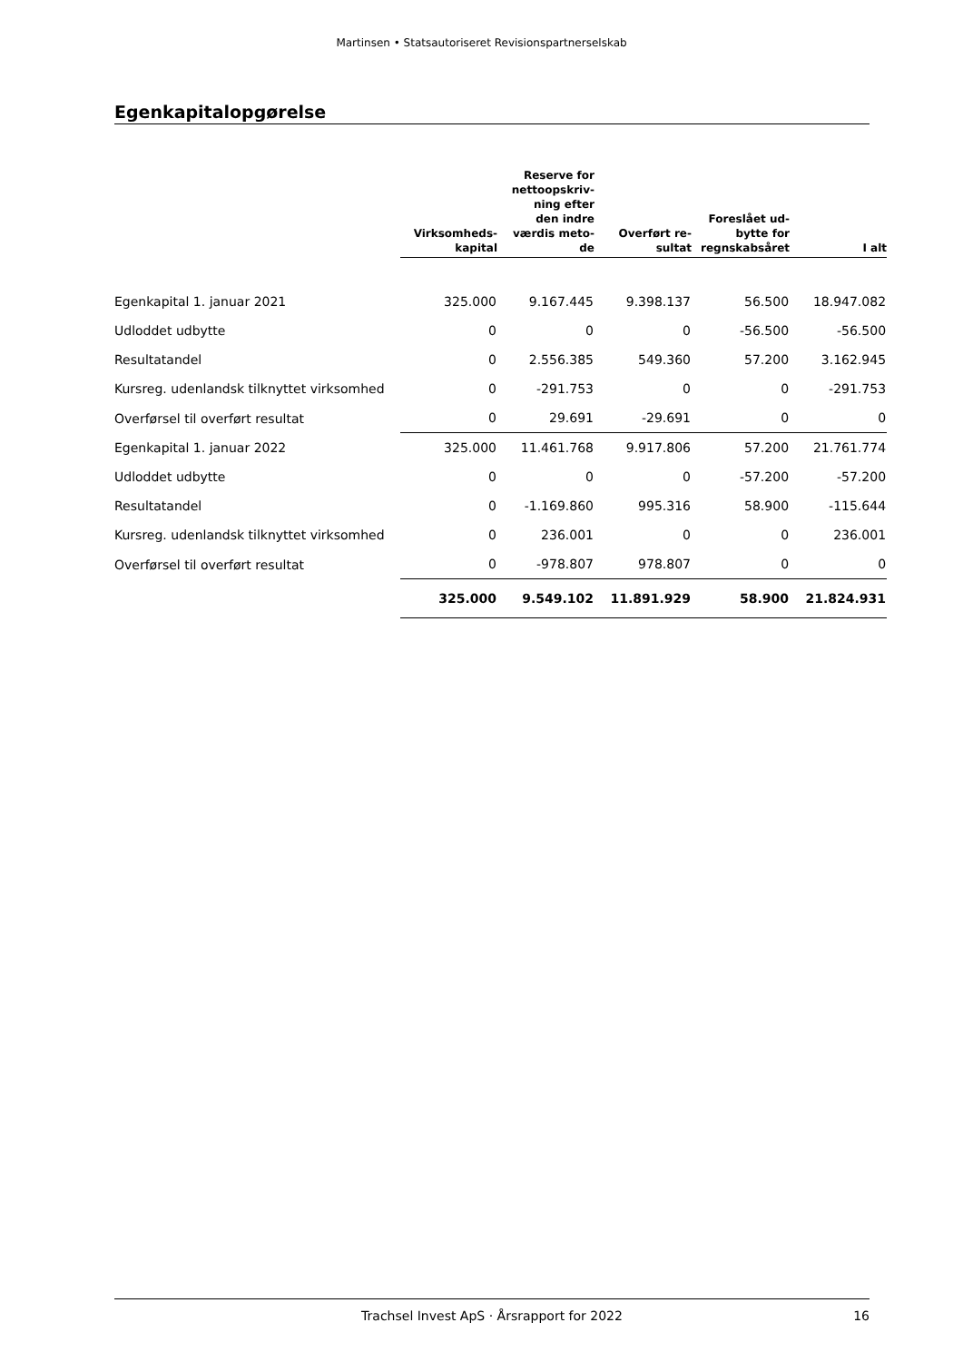Martinsen • Statsautoriseret Revisionspartnerselskab
Egenkapitalopgørelse
| | Virksomheds- kapital | Reserve for nettoopskriv- ning efter den indre værdis meto- de | Overført re- sultat | Foreslået ud- bytte for regnskabsåret | I alt |
| --- | --- | --- | --- | --- | --- |
| Egenkapital 1. januar 2021 | 325.000 | 9.167.445 | 9.398.137 | 56.500 | 18.947.082 |
| Udloddet udbytte | 0 | 0 | 0 | -56.500 | -56.500 |
| Resultatandel | 0 | 2.556.385 | 549.360 | 57.200 | 3.162.945 |
| Kursreg. udenlandsk tilknyttet virksomhed | 0 | -291.753 | 0 | 0 | -291.753 |
| Overførsel til overført resultat | 0 | 29.691 | -29.691 | 0 | 0 |
| Egenkapital 1. januar 2022 | 325.000 | 11.461.768 | 9.917.806 | 57.200 | 21.761.774 |
| Udloddet udbytte | 0 | 0 | 0 | -57.200 | -57.200 |
| Resultatandel | 0 | -1.169.860 | 995.316 | 58.900 | -115.644 |
| Kursreg. udenlandsk tilknyttet virksomhed | 0 | 236.001 | 0 | 0 | 236.001 |
| Overførsel til overført resultat | 0 | -978.807 | 978.807 | 0 | 0 |
| | 325.000 | 9.549.102 | 11.891.929 | 58.900 | 21.824.931 |
Trachsel Invest ApS · Årsrapport for 2022 16